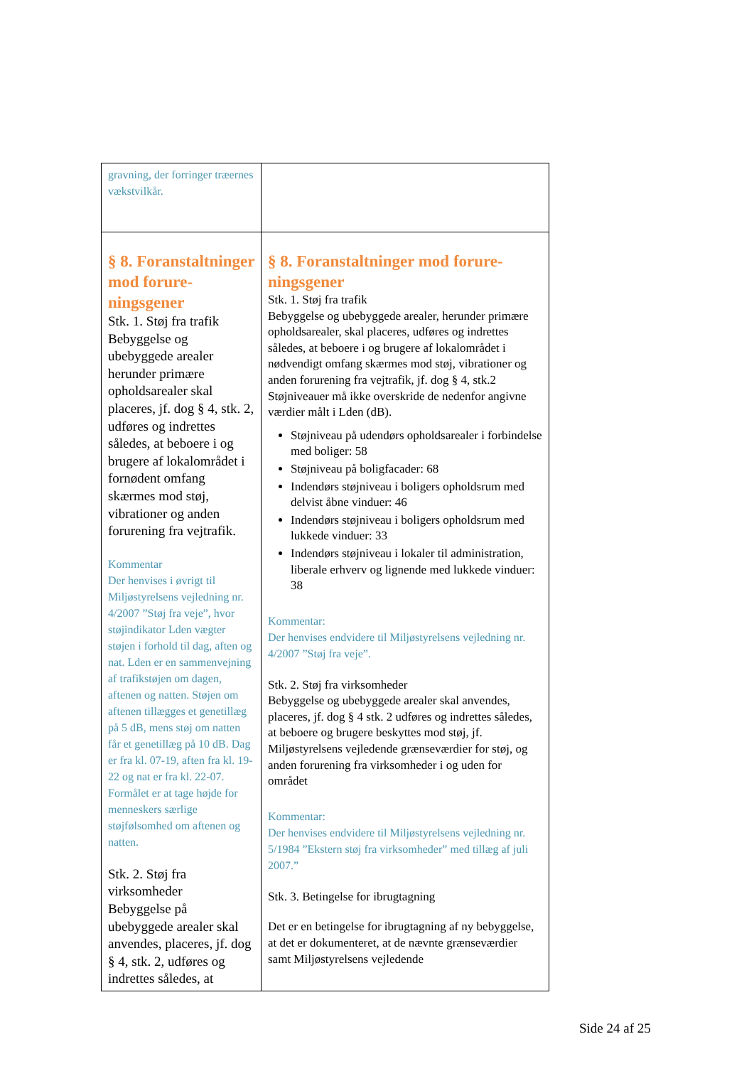| gravning, der forringer træernes vækstvilkår. | |
| § 8. Foranstaltninger mod forure­ningsgener Stk. 1. Støj fra trafik Bebyggelse og ubebyggede arealer herunder primære opholdsarealer skal placeres, jf. dog § 4, stk. 2, udføres og indrettes således, at beboere i og brugere af lokalområdet i fornødent omfang skærmes mod støj, vibrationer og anden forurening fra vejtrafik. Kommentar Der henvises i øvrigt til Miljøstyrelsens vejledning nr. 4/2007 ”Støj fra veje”, hvor støjindikator Lden vægter støjen i forhold til dag, aften og nat. Lden er en sammenvejning af trafikstøjen om dagen, aftenen og natten. Støjen om aftenen tillægges et genetillæg på 5 dB, mens støj om natten får et genetillæg på 10 dB. Dag er fra kl. 07-19, aften fra kl. 19-22 og nat er fra kl. 22-07. Formålet er at tage højde for menneskers særlige støjfølsomhed om aftenen og natten. Stk. 2. Støj fra virksomheder Bebyggelse på ubebyggede arealer skal anvendes, placeres, jf. dog § 4, stk. 2, udføres og indrettes således, at | § 8. Foranstaltninger mod forure­ningsgener Stk. 1. Støj fra trafik Bebyggelse og ubebyggede arealer, herunder primære opholdsarealer, skal placeres, udføres og indrettes således, at beboere i og brugere af lokalområdet i nødvendigt omfang skærmes mod støj, vibrationer og anden forurening fra vejtrafik, jf. dog § 4, stk.2 Støjniveauer må ikke overskride de nedenfor angivne værdier målt i Lden (dB). Støjniveau på udendørs opholdsarealer i forbindelse med boliger: 58 Støjniveau på boligfacader: 68 Indendørs støjniveau i boligers opholdsrum med delvist åbne vinduer: 46 Indendørs støjniveau i boligers opholdsrum med lukkede vinduer: 33 Indendørs støjniveau i lokaler til administration, liberale erhverv og lignende med lukkede vinduer: 38 Kommentar: Der henvises endvidere til Miljøstyrelsens vejledning nr. 4/2007 ”Støj fra veje”. Stk. 2. Støj fra virksomheder Bebyggelse og ubebyggede arealer skal anvendes, placeres, jf. dog § 4 stk. 2 udføres og indrettes således, at beboere og brugere beskyttes mod støj, jf. Miljøstyrelsens vejledende grænseværdier for støj, og anden forurening fra virksomheder i og uden for området Kommentar: Der henvises endvidere til Miljøstyrelsens vejledning nr. 5/1984 ”Ekstern støj fra virksomheder” med tillæg af juli 2007.” Stk. 3. Betingelse for ibrugtagning Det er en betingelse for ibrugtagning af ny bebyggelse, at det er dokumenteret, at de nævnte grænseværdier samt Miljøstyrelsens vejledende |
Side 24 af 25